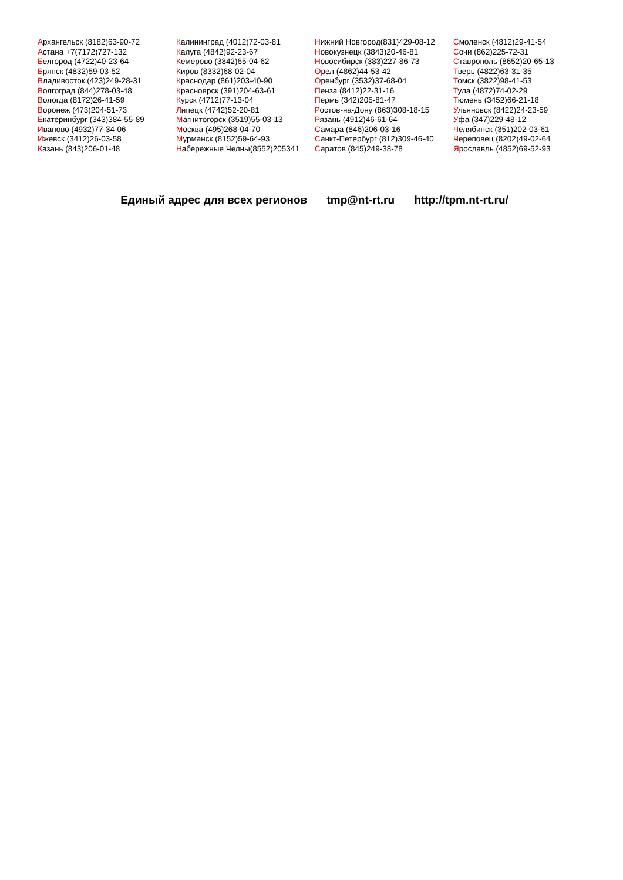Архангельск (8182)63-90-72
Астана +7(7172)727-132
Белгород (4722)40-23-64
Брянск (4832)59-03-52
Владивосток (423)249-28-31
Волгоград (844)278-03-48
Вологда (8172)26-41-59
Воронеж (473)204-51-73
Екатеринбург (343)384-55-89
Иваново (4932)77-34-06
Ижевск (3412)26-03-58
Казань (843)206-01-48
Калининград (4012)72-03-81
Калуга (4842)92-23-67
Кемерово (3842)65-04-62
Киров (8332)68-02-04
Краснодар (861)203-40-90
Красноярск (391)204-63-61
Курск (4712)77-13-04
Липецк (4742)52-20-81
Магнитогорск (3519)55-03-13
Москва (495)268-04-70
Мурманск (8152)59-64-93
Набережные Челны(8552)205341
Нижний Новгород(831)429-08-12
Новокузнецк (3843)20-46-81
Новосибирск (383)227-86-73
Орел (4862)44-53-42
Оренбург (3532)37-68-04
Пенза (8412)22-31-16
Пермь (342)205-81-47
Ростов-на-Дону (863)308-18-15
Рязань (4912)46-61-64
Самара (846)206-03-16
Санкт-Петербург (812)309-46-40
Саратов (845)249-38-78
Смоленск (4812)29-41-54
Сочи (862)225-72-31
Ставрополь (8652)20-65-13
Тверь (4822)63-31-35
Томск (3822)98-41-53
Тула (4872)74-02-29
Тюмень (3452)66-21-18
Ульяновск (8422)24-23-59
Уфа (347)229-48-12
Челябинск (351)202-03-61
Череповец (8202)49-02-64
Ярославль (4852)69-52-93
Единый адрес для всех регионов tmp@nt-rt.ru http://tpm.nt-rt.ru/